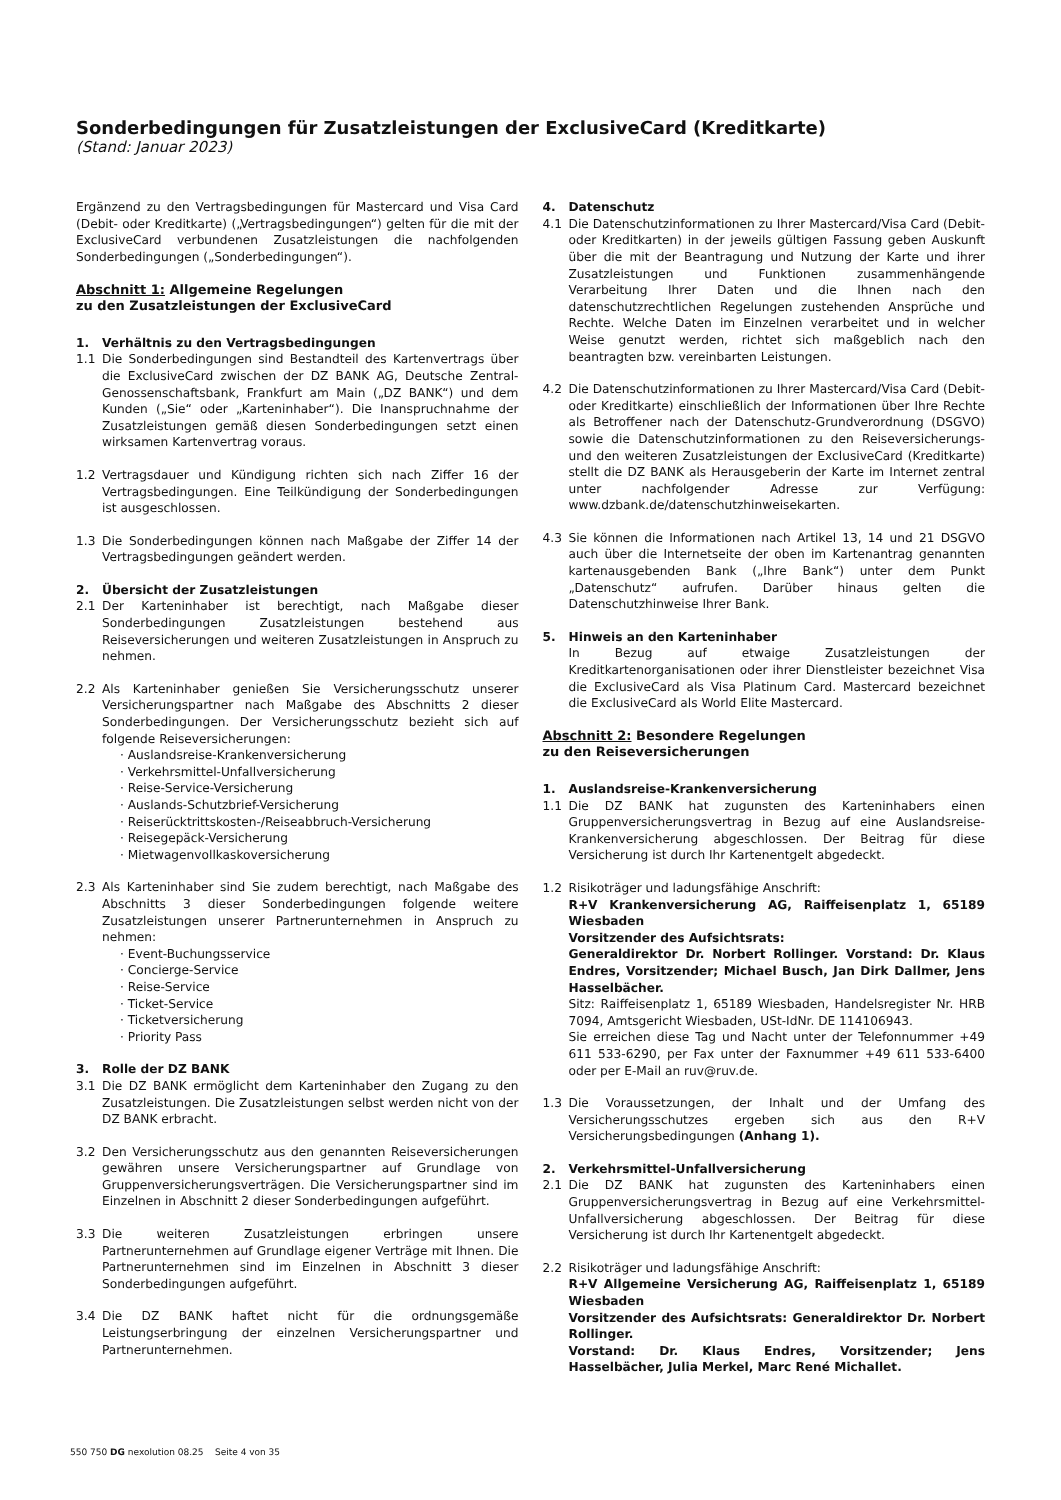Sonderbedingungen für Zusatzleistungen der ExclusiveCard (Kreditkarte)
(Stand: Januar 2023)
Ergänzend zu den Vertragsbedingungen für Mastercard und Visa Card (Debit- oder Kreditkarte) („Vertragsbedingungen“) gelten für die mit der ExclusiveCard verbundenen Zusatzleistungen die nachfolgenden Sonderbedingungen („Sonderbedingungen“).
Abschnitt 1: Allgemeine Regelungen
zu den Zusatzleistungen der ExclusiveCard
1. Verhältnis zu den Vertragsbedingungen
1.1 Die Sonderbedingungen sind Bestandteil des Kartenvertrags über die ExclusiveCard zwischen der DZ BANK AG, Deutsche Zentral-Genossenschaftsbank, Frankfurt am Main („DZ BANK“) und dem Kunden („Sie“ oder „Karteninhaber“). Die Inanspruchnahme der Zusatzleistungen gemäß diesen Sonderbedingungen setzt einen wirksamen Kartenvertrag voraus.
1.2 Vertragsdauer und Kündigung richten sich nach Ziffer 16 der Vertragsbedingungen. Eine Teilkündigung der Sonderbedingungen ist ausgeschlossen.
1.3 Die Sonderbedingungen können nach Maßgabe der Ziffer 14 der Vertragsbedingungen geändert werden.
2. Übersicht der Zusatzleistungen
2.1 Der Karteninhaber ist berechtigt, nach Maßgabe dieser Sonderbedingungen Zusatzleistungen bestehend aus Reiseversicherungen und weiteren Zusatzleistungen in Anspruch zu nehmen.
2.2 Als Karteninhaber genießen Sie Versicherungsschutz unserer Versicherungspartner nach Maßgabe des Abschnitts 2 dieser Sonderbedingungen. Der Versicherungsschutz bezieht sich auf folgende Reiseversicherungen:
Auslandsreise-Krankenversicherung
Verkehrsmittel-Unfallversicherung
Reise-Service-Versicherung
Auslands-Schutzbrief-Versicherung
Reiserücktrittskosten-/Reiseabbruch-Versicherung
Reisegepäck-Versicherung
Mietwagenvollkaskoversicherung
2.3 Als Karteninhaber sind Sie zudem berechtigt, nach Maßgabe des Abschnitts 3 dieser Sonderbedingungen folgende weitere Zusatzleistungen unserer Partnerunternehmen in Anspruch zu nehmen:
Event-Buchungsservice
Concierge-Service
Reise-Service
Ticket-Service
Ticketversicherung
Priority Pass
3. Rolle der DZ BANK
3.1 Die DZ BANK ermöglicht dem Karteninhaber den Zugang zu den Zusatzleistungen. Die Zusatzleistungen selbst werden nicht von der DZ BANK erbracht.
3.2 Den Versicherungsschutz aus den genannten Reiseversicherungen gewähren unsere Versicherungspartner auf Grundlage von Gruppenversicherungsverträgen. Die Versicherungspartner sind im Einzelnen in Abschnitt 2 dieser Sonderbedingungen aufgeführt.
3.3 Die weiteren Zusatzleistungen erbringen unsere Partnerunternehmen auf Grundlage eigener Verträge mit Ihnen. Die Partnerunternehmen sind im Einzelnen in Abschnitt 3 dieser Sonderbedingungen aufgeführt.
3.4 Die DZ BANK haftet nicht für die ordnungsgemäße Leistungserbringung der einzelnen Versicherungspartner und Partnerunternehmen.
4. Datenschutz
4.1 Die Datenschutzinformationen zu Ihrer Mastercard/Visa Card (Debit- oder Kreditkarten) in der jeweils gültigen Fassung geben Auskunft über die mit der Beantragung und Nutzung der Karte und ihrer Zusatzleistungen und Funktionen zusammenhängende Verarbeitung Ihrer Daten und die Ihnen nach den datenschutzrechtlichen Regelungen zustehenden Ansprüche und Rechte. Welche Daten im Einzelnen verarbeitet und in welcher Weise genutzt werden, richtet sich maßgeblich nach den beantragten bzw. vereinbarten Leistungen.
4.2 Die Datenschutzinformationen zu Ihrer Mastercard/Visa Card (Debit- oder Kreditkarte) einschließlich der Informationen über Ihre Rechte als Betroffener nach der Datenschutz-Grundverordnung (DSGVO) sowie die Datenschutzinformationen zu den Reiseversicherungs- und den weiteren Zusatzleistungen der ExclusiveCard (Kreditkarte) stellt die DZ BANK als Herausgeberin der Karte im Internet zentral unter nachfolgender Adresse zur Verfügung: www.dzbank.de/datenschutzhinweisekarten.
4.3 Sie können die Informationen nach Artikel 13, 14 und 21 DSGVO auch über die Internetseite der oben im Kartenantrag genannten kartenausgebenden Bank („Ihre Bank“) unter dem Punkt „Datenschutz“ aufrufen. Darüber hinaus gelten die Datenschutzhinweise Ihrer Bank.
5. Hinweis an den Karteninhaber
In Bezug auf etwaige Zusatzleistungen der Kreditkartenorganisationen oder ihrer Dienstleister bezeichnet Visa die ExclusiveCard als Visa Platinum Card. Mastercard bezeichnet die ExclusiveCard als World Elite Mastercard.
Abschnitt 2: Besondere Regelungen
zu den Reiseversicherungen
1. Auslandsreise-Krankenversicherung
1.1 Die DZ BANK hat zugunsten des Karteninhabers einen Gruppenversicherungsvertrag in Bezug auf eine Auslandsreise-Krankenversicherung abgeschlossen. Der Beitrag für diese Versicherung ist durch Ihr Kartenentgelt abgedeckt.
1.2 Risikoträger und ladungsfähige Anschrift:
R+V Krankenversicherung AG, Raiffeisenplatz 1, 65189 Wiesbaden
Vorsitzender des Aufsichtsrats:
Generaldirektor Dr. Norbert Rollinger. Vorstand: Dr. Klaus Endres, Vorsitzender; Michael Busch, Jan Dirk Dallmer, Jens Hasselbächer.
Sitz: Raiffeisenplatz 1, 65189 Wiesbaden, Handelsregister Nr. HRB 7094, Amtsgericht Wiesbaden, USt-IdNr. DE 114106943.
Sie erreichen diese Tag und Nacht unter der Telefonnummer +49 611 533-6290, per Fax unter der Faxnummer +49 611 533-6400 oder per E-Mail an ruv@ruv.de.
1.3 Die Voraussetzungen, der Inhalt und der Umfang des Versicherungsschutzes ergeben sich aus den R+V Versicherungsbedingungen (Anhang 1).
2. Verkehrsmittel-Unfallversicherung
2.1 Die DZ BANK hat zugunsten des Karteninhabers einen Gruppenversicherungsvertrag in Bezug auf eine Verkehrsmittel-Unfallversicherung abgeschlossen. Der Beitrag für diese Versicherung ist durch Ihr Kartenentgelt abgedeckt.
2.2 Risikoträger und ladungsfähige Anschrift:
R+V Allgemeine Versicherung AG, Raiffeisenplatz 1, 65189 Wiesbaden
Vorsitzender des Aufsichtsrats: Generaldirektor Dr. Norbert Rollinger.
Vorstand: Dr. Klaus Endres, Vorsitzender; Jens Hasselbächer, Julia Merkel, Marc René Michallet.
550 750 DG nexolution 08.25 Seite 4 von 35